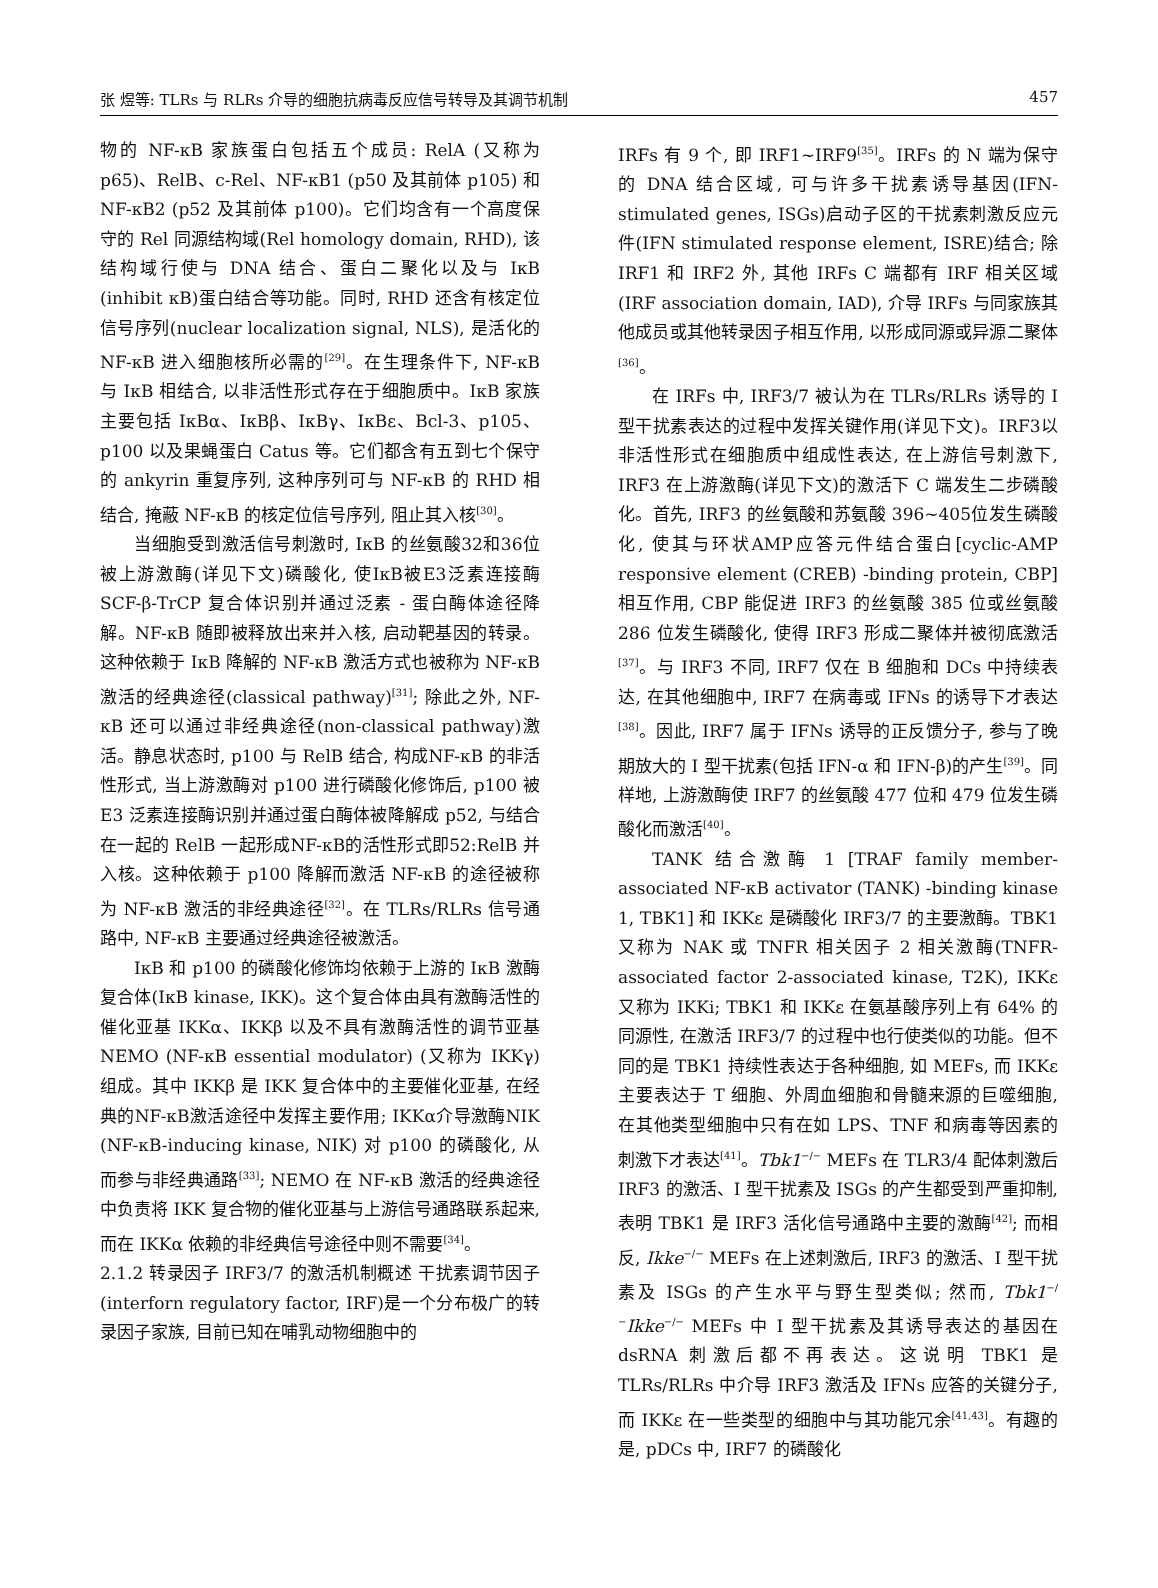张 煜等: TLRs 与 RLRs 介导的细胞抗病毒反应信号转导及其调节机制 457
物的 NF-κB 家族蛋白包括五个成员: RelA (又称为 p65)、RelB、c-Rel、NF-κB1 (p50 及其前体 p105) 和 NF-κB2 (p52 及其前体 p100)。它们均含有一个高度保守的 Rel 同源结构域(Rel homology domain, RHD), 该结构域行使与 DNA 结合、蛋白二聚化以及与 IκB (inhibit κB)蛋白结合等功能。同时, RHD 还含有核定位信号序列(nuclear localization signal, NLS), 是活化的 NF-κB 进入细胞核所必需的<sup>[29]</sup>。在生理条件下, NF-κB 与 IκB 相结合, 以非活性形式存在于细胞质中。IκB 家族主要包括 IκBα、IκBβ、IκBγ、IκBε、Bcl-3、p105、p100 以及果蝇蛋白 Catus 等。它们都含有五到七个保守的 ankyrin 重复序列, 这种序列可与 NF-κB 的 RHD 相结合, 掩蔽 NF-κB 的核定位信号序列, 阻止其入核<sup>[30]</sup>。
当细胞受到激活信号刺激时, IκB 的丝氨酸32和36位被上游激酶(详见下文)磷酸化, 使IκB被E3泛素连接酶 SCF-β-TrCP 复合体识别并通过泛素 - 蛋白酶体途径降解。NF-κB 随即被释放出来并入核, 启动靶基因的转录。这种依赖于 IκB 降解的 NF-κB 激活方式也被称为 NF-κB 激活的经典途径(classical pathway)<sup>[31]</sup>; 除此之外, NF-κB 还可以通过非经典途径(non-classical pathway)激活。静息状态时, p100 与 RelB 结合, 构成NF-κB 的非活性形式, 当上游激酶对 p100 进行磷酸化修饰后, p100 被 E3 泛素连接酶识别并通过蛋白酶体被降解成 p52, 与结合在一起的 RelB 一起形成NF-κB的活性形式即52:RelB 并入核。这种依赖于 p100 降解而激活 NF-κB 的途径被称为 NF-κB 激活的非经典途径<sup>[32]</sup>。在 TLRs/RLRs 信号通路中, NF-κB 主要通过经典途径被激活。
IκB 和 p100 的磷酸化修饰均依赖于上游的 IκB 激酶复合体(IκB kinase, IKK)。这个复合体由具有激酶活性的催化亚基 IKKα、IKKβ 以及不具有激酶活性的调节亚基 NEMO (NF-κB essential modulator) (又称为 IKKγ)组成。其中 IKKβ 是 IKK 复合体中的主要催化亚基, 在经典的NF-κB激活途径中发挥主要作用; IKKα介导激酶NIK (NF-κB-inducing kinase, NIK) 对 p100 的磷酸化, 从而参与非经典通路<sup>[33]</sup>; NEMO 在 NF-κB 激活的经典途径中负责将 IKK 复合物的催化亚基与上游信号通路联系起来, 而在 IKKα 依赖的非经典信号途径中则不需要<sup>[34]</sup>。
2.1.2 转录因子 IRF3/7 的激活机制概述 干扰素调节因子(interforn regulatory factor, IRF)是一个分布极广的转录因子家族, 目前已知在哺乳动物细胞中的
IRFs 有 9 个, 即 IRF1~IRF9<sup>[35]</sup>。IRFs 的 N 端为保守的 DNA 结合区域, 可与许多干扰素诱导基因(IFN-stimulated genes, ISGs)启动子区的干扰素刺激反应元件(IFN stimulated response element, ISRE)结合; 除 IRF1 和 IRF2 外, 其他 IRFs C 端都有 IRF 相关区域(IRF association domain, IAD), 介导 IRFs 与同家族其他成员或其他转录因子相互作用, 以形成同源或异源二聚体<sup>[36]</sup>。
在 IRFs 中, IRF3/7 被认为在 TLRs/RLRs 诱导的 I 型干扰素表达的过程中发挥关键作用(详见下文)。IRF3以非活性形式在细胞质中组成性表达, 在上游信号刺激下, IRF3 在上游激酶(详见下文)的激活下 C 端发生二步磷酸化。首先, IRF3 的丝氨酸和苏氨酸 396~405位发生磷酸化, 使其与环状AMP应答元件结合蛋白[cyclic-AMP responsive element (CREB) -binding protein, CBP]相互作用, CBP 能促进 IRF3 的丝氨酸 385 位或丝氨酸 286 位发生磷酸化, 使得 IRF3 形成二聚体并被彻底激活<sup>[37]</sup>。与 IRF3 不同, IRF7 仅在 B 细胞和 DCs 中持续表达, 在其他细胞中, IRF7 在病毒或 IFNs 的诱导下才表达<sup>[38]</sup>。因此, IRF7 属于 IFNs 诱导的正反馈分子, 参与了晚期放大的 I 型干扰素(包括 IFN-α 和 IFN-β)的产生<sup>[39]</sup>。同样地, 上游激酶使 IRF7 的丝氨酸 477 位和 479 位发生磷酸化而激活<sup>[40]</sup>。
TANK 结合激酶 1 [TRAF family member-associated NF-κB activator (TANK) -binding kinase 1, TBK1] 和 IKKε 是磷酸化 IRF3/7 的主要激酶。TBK1 又称为 NAK 或 TNFR 相关因子 2 相关激酶(TNFR-associated factor 2-associated kinase, T2K), IKKε 又称为 IKKi; TBK1 和 IKKε 在氨基酸序列上有 64% 的同源性, 在激活 IRF3/7 的过程中也行使类似的功能。但不同的是 TBK1 持续性表达于各种细胞, 如 MEFs, 而 IKKε 主要表达于 T 细胞、外周血细胞和骨髓来源的巨噬细胞, 在其他类型细胞中只有在如 LPS、TNF 和病毒等因素的刺激下才表达<sup>[41]</sup>。Tbk1<sup>−/−</sup> MEFs 在 TLR3/4 配体刺激后 IRF3 的激活、I 型干扰素及 ISGs 的产生都受到严重抑制, 表明 TBK1 是 IRF3 活化信号通路中主要的激酶<sup>[42]</sup>; 而相反, Ikke<sup>−/−</sup> MEFs 在上述刺激后, IRF3 的激活、I 型干扰素及 ISGs 的产生水平与野生型类似; 然而, Tbk1<sup>−/−</sup>Ikke<sup>−/−</sup> MEFs 中 I 型干扰素及其诱导表达的基因在 dsRNA 刺激后都不再表达。这说明 TBK1 是 TLRs/RLRs 中介导 IRF3 激活及 IFNs 应答的关键分子, 而 IKKε 在一些类型的细胞中与其功能冗余<sup>[41,43]</sup>。有趣的是, pDCs 中, IRF7 的磷酸化